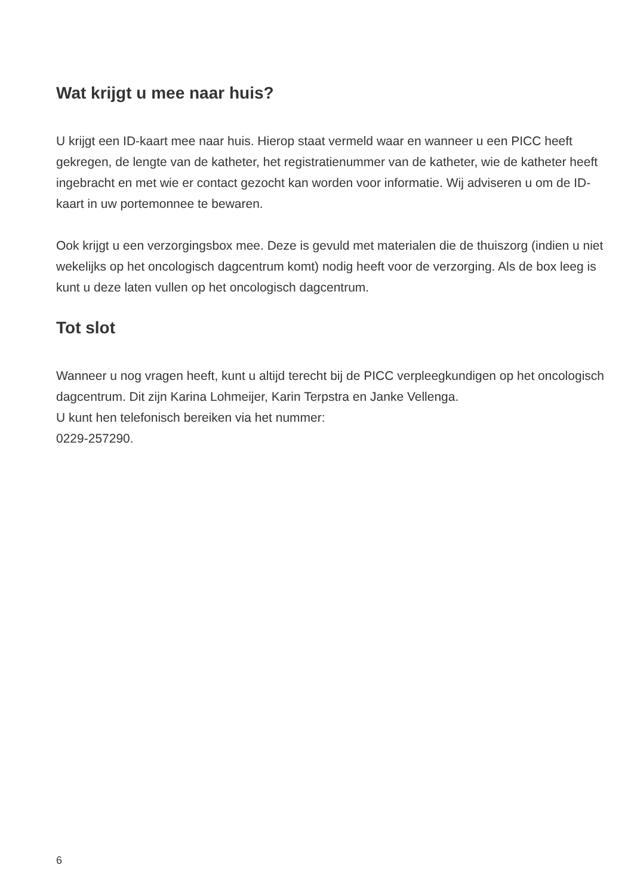Wat krijgt u mee naar huis?
U krijgt een ID-kaart mee naar huis. Hierop staat vermeld waar en wanneer u een PICC heeft gekregen, de lengte van de katheter, het registratienummer van de katheter, wie de katheter heeft ingebracht en met wie er contact gezocht kan worden voor informatie. Wij adviseren u om de ID-kaart in uw portemonnee te bewaren.
Ook krijgt u een verzorgingsbox mee. Deze is gevuld met materialen die de thuiszorg (indien u niet wekelijks op het oncologisch dagcentrum komt) nodig heeft voor de verzorging. Als de box leeg is kunt u deze laten vullen op het oncologisch dagcentrum.
Tot slot
Wanneer u nog vragen heeft, kunt u altijd terecht bij de PICC verpleegkundigen op het oncologisch dagcentrum. Dit zijn Karina Lohmeijer, Karin Terpstra en Janke Vellenga.
U kunt hen telefonisch bereiken via het nummer:
0229-257290.
6